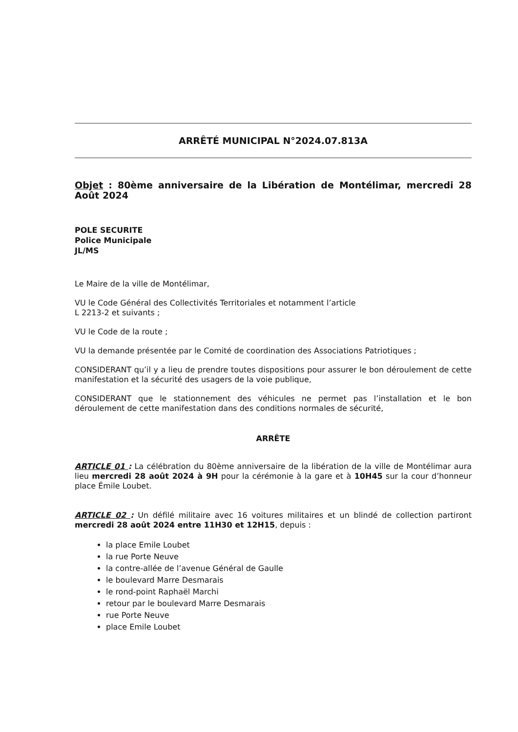ARRÊTÉ MUNICIPAL N°2024.07.813A
Objet : 80ème anniversaire de la Libération de Montélimar, mercredi 28 Août 2024
POLE SECURITE
Police Municipale
JL/MS
Le Maire de la ville de Montélimar,
VU le Code Général des Collectivités Territoriales et notamment l’article
L 2213-2 et suivants ;
VU le Code de la route ;
VU la demande présentée par le Comité de coordination des Associations Patriotiques ;
CONSIDERANT qu’il y a lieu de prendre toutes dispositions pour assurer le bon déroulement de cette manifestation et la sécurité des usagers de la voie publique,
CONSIDERANT que le stationnement des véhicules ne permet pas l’installation et le bon déroulement de cette manifestation dans des conditions normales de sécurité,
ARRÊTE
ARTICLE 01 : La célébration du 80ème anniversaire de la libération de la ville de Montélimar aura lieu mercredi 28 août 2024 à 9H pour la cérémonie à la gare et à 10H45 sur la cour d’honneur place Émile Loubet.
ARTICLE 02 : Un défilé militaire avec 16 voitures militaires et un blindé de collection partiront mercredi 28 août 2024 entre 11H30 et 12H15, depuis :
la place Emile Loubet
la rue Porte Neuve
la contre-allée de l’avenue Général de Gaulle
le boulevard Marre Desmarais
le rond-point Raphaël Marchi
retour par le boulevard Marre Desmarais
rue Porte Neuve
place Emile Loubet